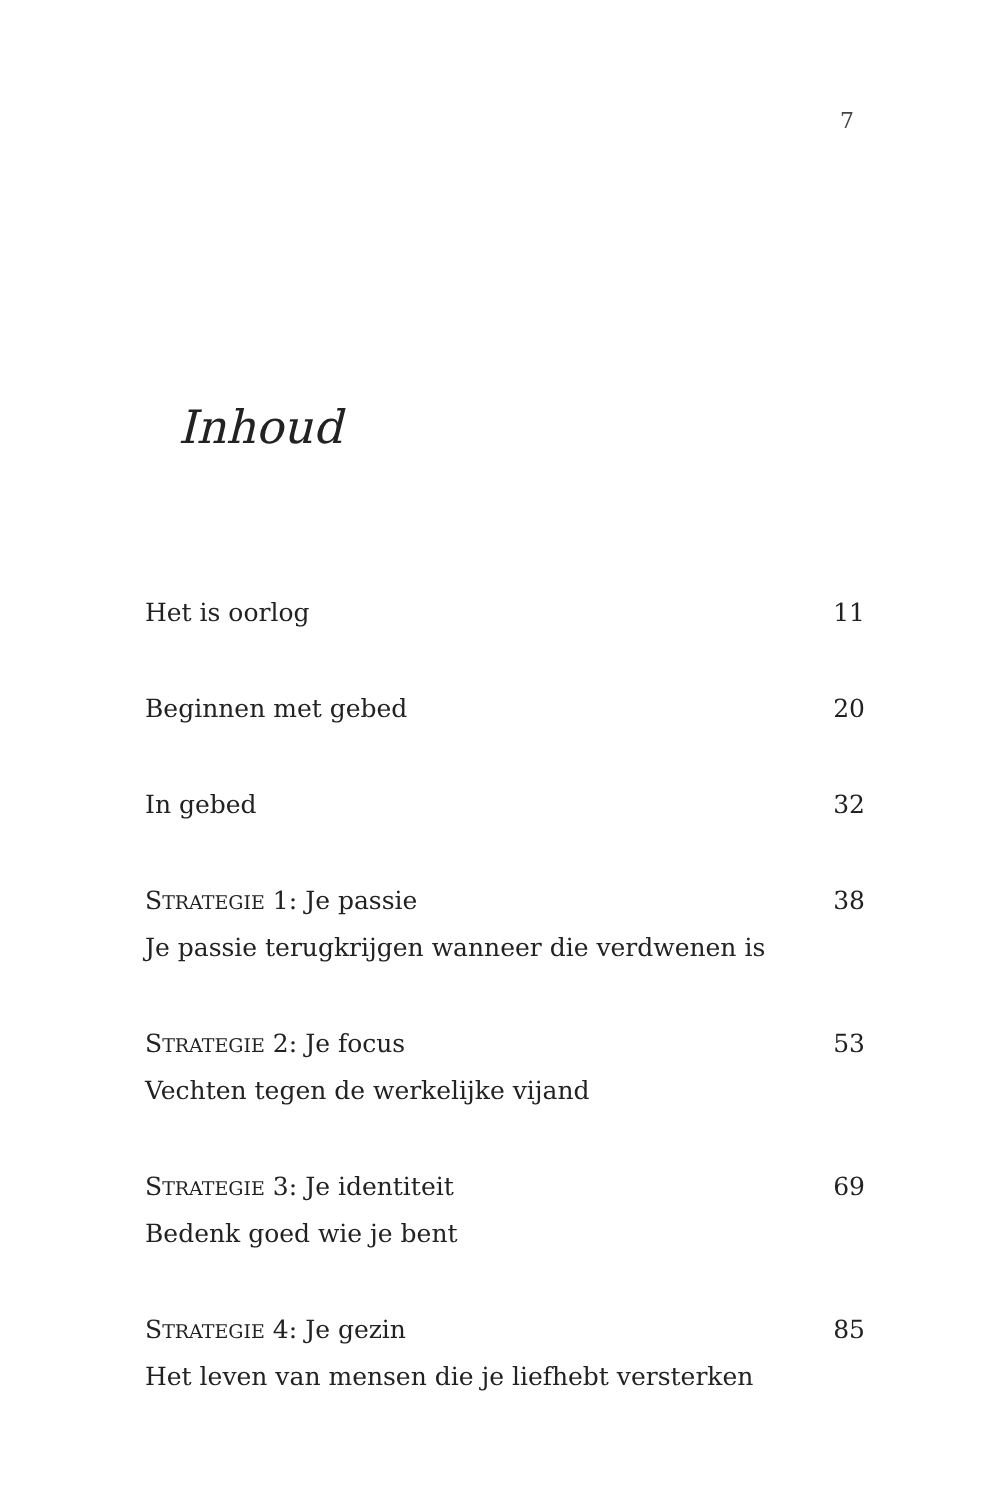7
Inhoud
Het is oorlog 11
Beginnen met gebed 20
In gebed 32
STRATEGIE 1: Je passie 38
Je passie terugkrijgen wanneer die verdwenen is
STRATEGIE 2: Je focus 53
Vechten tegen de werkelijke vijand
STRATEGIE 3: Je identiteit 69
Bedenk goed wie je bent
STRATEGIE 4: Je gezin 85
Het leven van mensen die je liefhebt versterken